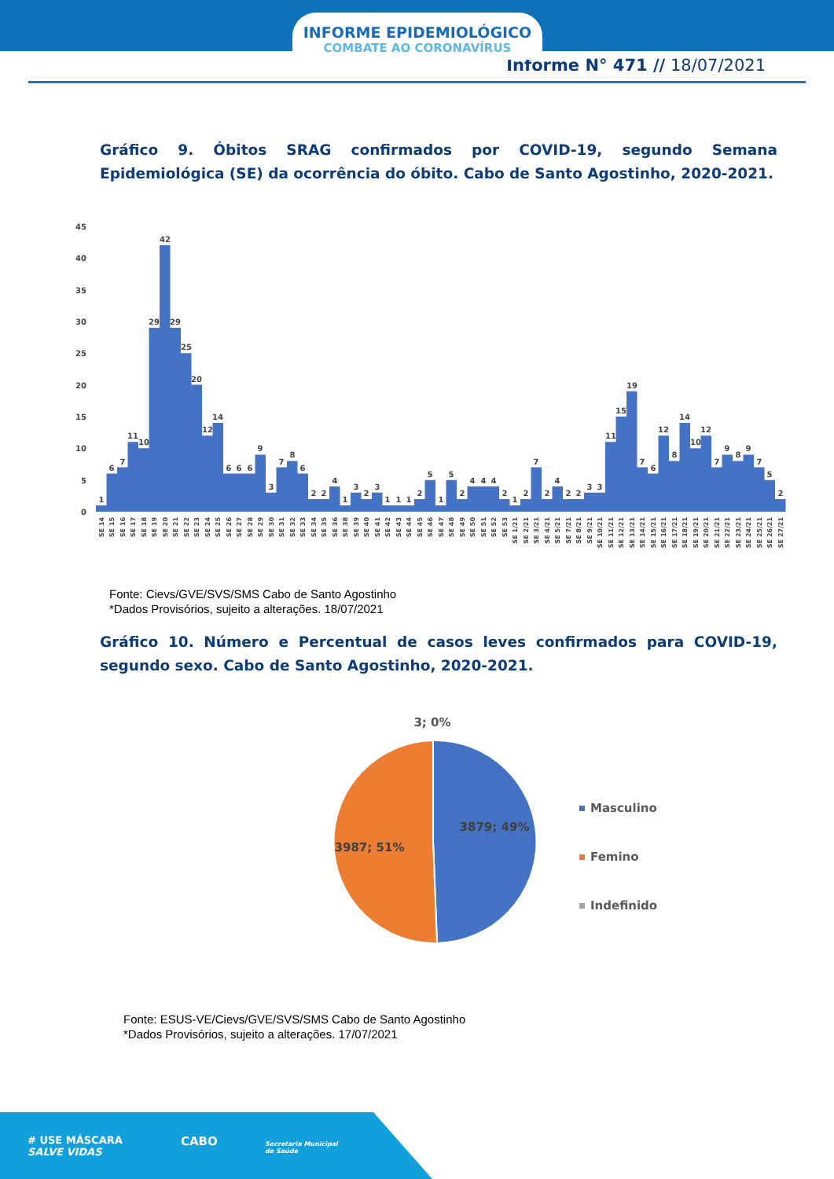INFORME EPIDEMIOLÓGICO
COMBATE AO CORONAVÍRUS
Informe N° 471 // 18/07/2021
Gráfico 9. Óbitos SRAG confirmados por COVID-19, segundo Semana Epidemiológica (SE) da ocorrência do óbito. Cabo de Santo Agostinho, 2020-2021.
0
5
10
15
20
25
30
35
40
45
1
6
7
11
10
29
42
29
25
20
12
14
6
6
6
9
3
7
8
6
2
2
4
1
3
2
3
1
1
1
2
5
1
5
2
4
4
4
2
1
2
7
2
4
2
2
3
3
11
15
19
7
6
12
8
14
10
12
7
9
8
9
7
5
2
SE 14
SE 15
SE 16
SE 17
SE 18
SE 19
SE 20
SE 21
SE 22
SE 23
SE 24
SE 25
SE 26
SE 27
SE 28
SE 29
SE 30
SE 31
SE 32
SE 33
SE 34
SE 35
SE 36
SE 38
SE 39
SE 40
SE 41
SE 42
SE 43
SE 44
SE 45
SE 46
SE 47
SE 48
SE 49
SE 50
SE 51
SE 52
SE 53
SE 1/21
SE 2/21
SE 3/21
SE 4/21
SE 5/21
SE 7/21
SE 8/21
SE 9/21
SE 10/21
SE 11/21
SE 12/21
SE 13/21
SE 14/21
SE 15/21
SE 16/21
SE 17/21
SE 18/21
SE 19/21
SE 20/21
SE 21/21
SE 22/21
SE 23/21
SE 24/21
SE 25/21
SE 26/21
SE 27/21
Fonte: Cievs/GVE/SVS/SMS Cabo de Santo Agostinho
*Dados Provisórios, sujeito a alterações. 18/07/2021
Gráfico 10. Número e Percentual de casos leves confirmados para COVID-19, segundo sexo. Cabo de Santo Agostinho, 2020-2021.
3; 0%
3879; 49%
3987; 51%
Masculino
Femino
Indefinido
Fonte: ESUS-VE/Cievs/GVE/SVS/SMS Cabo de Santo Agostinho
*Dados Provisórios, sujeito a alterações. 17/07/2021
# USE MÁSCARA
SALVE VIDAS
CABO
Secretaria Municipal
de Saúde